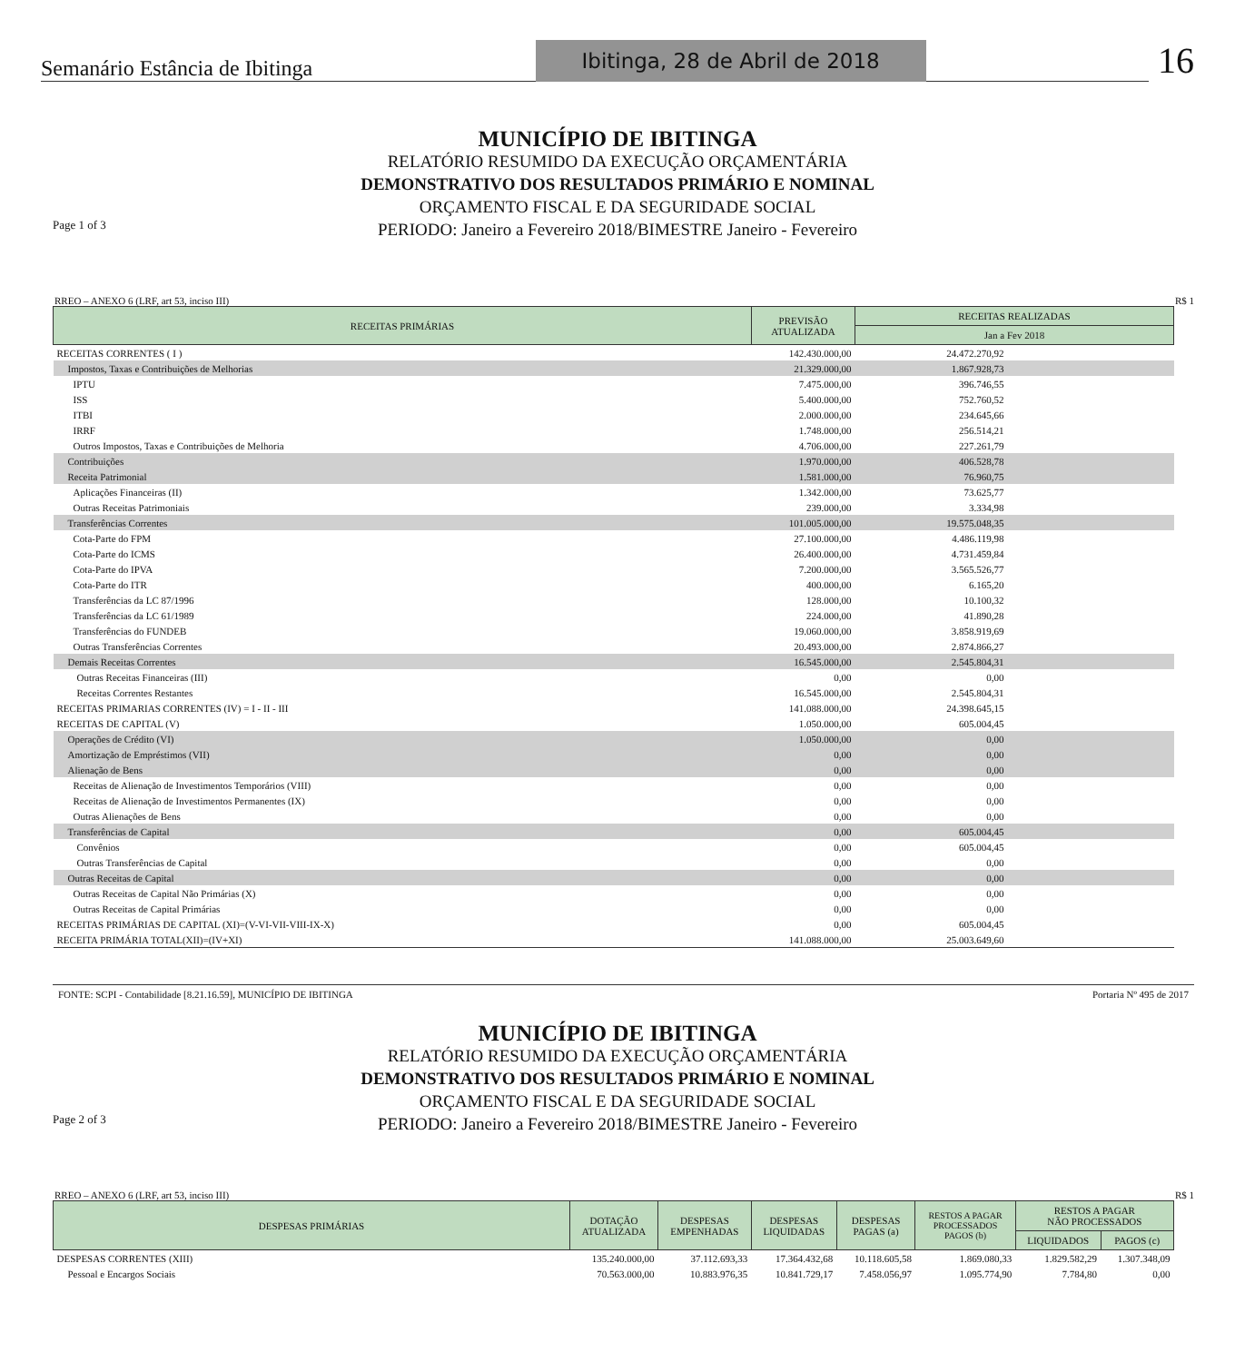Semanário Estância de Ibitinga Ibitinga, 28 de Abril de 2018 16
MUNICÍPIO DE IBITINGA
RELATÓRIO RESUMIDO DA EXECUÇÃO ORÇAMENTÁRIA
DEMONSTRATIVO DOS RESULTADOS PRIMÁRIO E NOMINAL
ORÇAMENTO FISCAL E DA SEGURIDADE SOCIAL
PERIODO: Janeiro a Fevereiro 2018/BIMESTRE Janeiro - Fevereiro
Page 1 of 3
RREO – ANEXO 6 (LRF, art 53, inciso III) R$ 1
| RECEITAS PRIMÁRIAS | PREVISÃO ATUALIZADA | RECEITAS REALIZADAS | |
| --- | --- | --- | --- |
| | | Jan a Fev 2018 | |
| RECEITAS CORRENTES ( I ) | 142.430.000,00 | 24.472.270,92 | |
| Impostos, Taxas e Contribuições de Melhorias | 21.329.000,00 | 1.867.928,73 | |
| IPTU | 7.475.000,00 | 396.746,55 | |
| ISS | 5.400.000,00 | 752.760,52 | |
| ITBI | 2.000.000,00 | 234.645,66 | |
| IRRF | 1.748.000,00 | 256.514,21 | |
| Outros Impostos, Taxas e Contribuições de Melhoria | 4.706.000,00 | 227.261,79 | |
| Contribuições | 1.970.000,00 | 406.528,78 | |
| Receita Patrimonial | 1.581.000,00 | 76.960,75 | |
| Aplicações Financeiras (II) | 1.342.000,00 | 73.625,77 | |
| Outras Receitas Patrimoniais | 239.000,00 | 3.334,98 | |
| Transferências Correntes | 101.005.000,00 | 19.575.048,35 | |
| Cota-Parte do FPM | 27.100.000,00 | 4.486.119,98 | |
| Cota-Parte do ICMS | 26.400.000,00 | 4.731.459,84 | |
| Cota-Parte do IPVA | 7.200.000,00 | 3.565.526,77 | |
| Cota-Parte do ITR | 400.000,00 | 6.165,20 | |
| Transferências da LC 87/1996 | 128.000,00 | 10.100,32 | |
| Transferências da LC 61/1989 | 224.000,00 | 41.890,28 | |
| Transferências do FUNDEB | 19.060.000,00 | 3.858.919,69 | |
| Outras Transferências Correntes | 20.493.000,00 | 2.874.866,27 | |
| Demais Receitas Correntes | 16.545.000,00 | 2.545.804,31 | |
| Outras Receitas Financeiras (III) | 0,00 | 0,00 | |
| Receitas Correntes Restantes | 16.545.000,00 | 2.545.804,31 | |
| RECEITAS PRIMARIAS CORRENTES (IV) = I - II - III | 141.088.000,00 | 24.398.645,15 | |
| RECEITAS DE CAPITAL (V) | 1.050.000,00 | 605.004,45 | |
| Operações de Crédito (VI) | 1.050.000,00 | 0,00 | |
| Amortização de Empréstimos (VII) | 0,00 | 0,00 | |
| Alienação de Bens | 0,00 | 0,00 | |
| Receitas de Alienação de Investimentos Temporários (VIII) | 0,00 | 0,00 | |
| Receitas de Alienação de Investimentos Permanentes (IX) | 0,00 | 0,00 | |
| Outras Alienações de Bens | 0,00 | 0,00 | |
| Transferências de Capital | 0,00 | 605.004,45 | |
| Convênios | 0,00 | 605.004,45 | |
| Outras Transferências de Capital | 0,00 | 0,00 | |
| Outras Receitas de Capital | 0,00 | 0,00 | |
| Outras Receitas de Capital Não Primárias (X) | 0,00 | 0,00 | |
| Outras Receitas de Capital Primárias | 0,00 | 0,00 | |
| RECEITAS PRIMÁRIAS DE CAPITAL (XI)=(V-VI-VII-VIII-IX-X) | 0,00 | 605.004,45 | |
| RECEITA PRIMÁRIA TOTAL(XII)=(IV+XI) | 141.088.000,00 | 25.003.649,60 | |
FONTE: SCPI - Contabilidade [8.21.16.59], MUNICÍPIO DE IBITINGA Portaria Nº 495 de 2017
MUNICÍPIO DE IBITINGA
RELATÓRIO RESUMIDO DA EXECUÇÃO ORÇAMENTÁRIA
DEMONSTRATIVO DOS RESULTADOS PRIMÁRIO E NOMINAL
ORÇAMENTO FISCAL E DA SEGURIDADE SOCIAL
PERIODO: Janeiro a Fevereiro 2018/BIMESTRE Janeiro - Fevereiro
Page 2 of 3
RREO – ANEXO 6 (LRF, art 53, inciso III) R$ 1
| DESPESAS PRIMÁRIAS | DOTAÇÃO ATUALIZADA | DESPESAS EMPENHADAS | DESPESAS LIQUIDADAS | DESPESAS PAGAS (a) | RESTOS A PAGAR PROCESSADOS PAGOS (b) | RESTOS A PAGAR NÃO PROCESSADOS | |
| --- | --- | --- | --- | --- | --- | --- | --- |
| | | | | | | LIQUIDADOS | PAGOS (c) |
| DESPESAS CORRENTES (XIII) | 135.240.000,00 | 37.112.693,33 | 17.364.432,68 | 10.118.605,58 | 1.869.080,33 | 1.829.582,29 | 1.307.348,09 |
| Pessoal e Encargos Sociais | 70.563.000,00 | 10.883.976,35 | 10.841.729,17 | 7.458.056,97 | 1.095.774,90 | 7.784,80 | 0,00 |